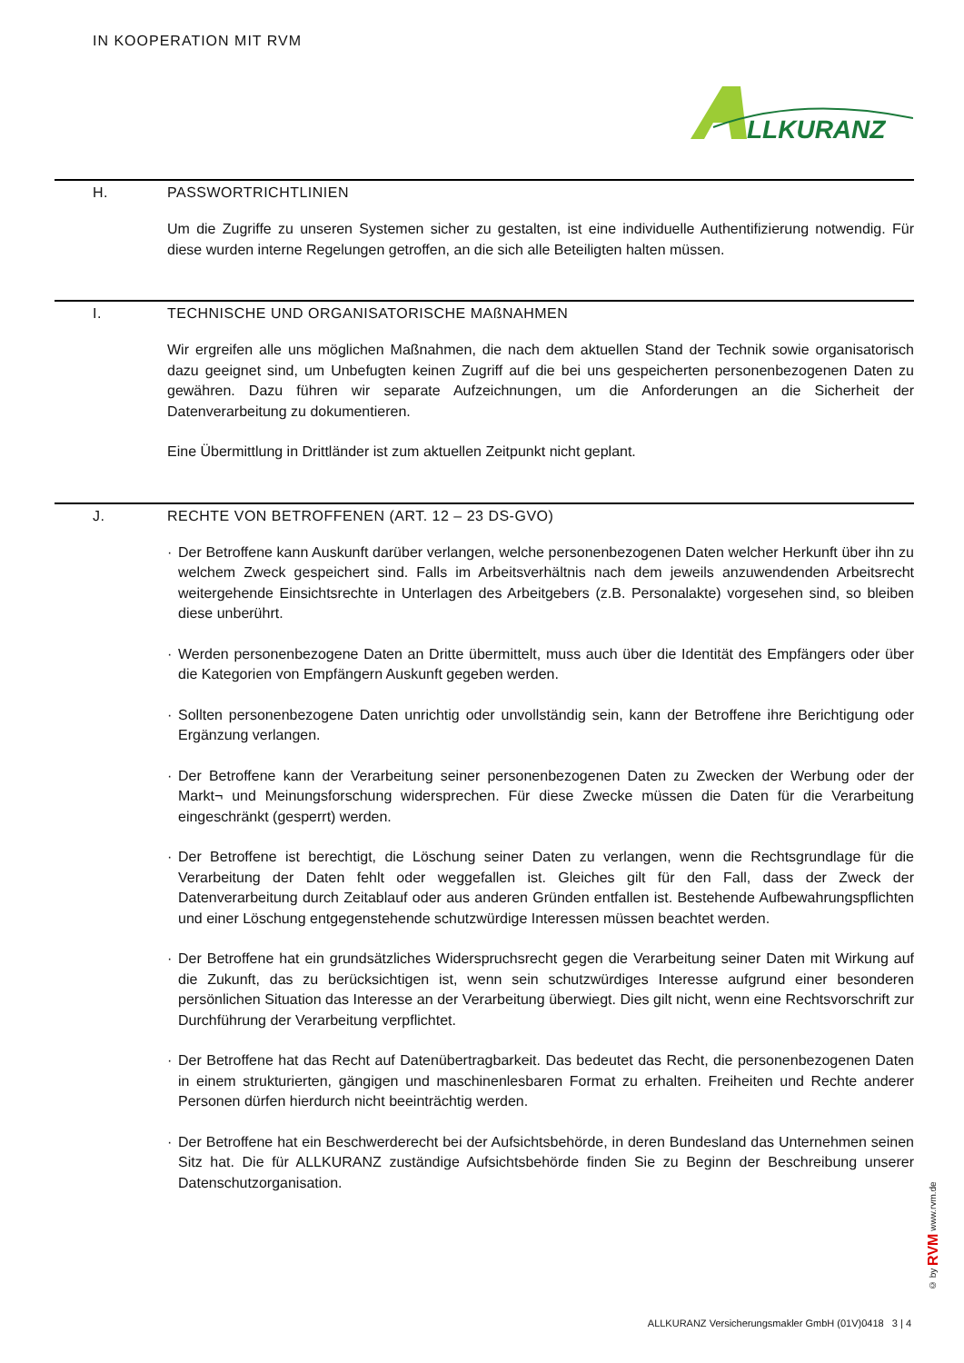IN KOOPERATION MIT RVM
LLKURANZ
H. PASSWORTRICHTLINIEN
Um die Zugriffe zu unseren Systemen sicher zu gestalten, ist eine individuelle Authentifizierung notwendig. Für diese wurden interne Regelungen getroffen, an die sich alle Beteiligten halten müssen.
I. TECHNISCHE UND ORGANISATORISCHE MAßNAHMEN
Wir ergreifen alle uns möglichen Maßnahmen, die nach dem aktuellen Stand der Technik sowie organisatorisch dazu geeignet sind, um Unbefugten keinen Zugriff auf die bei uns gespeicherten personenbezogenen Daten zu gewähren. Dazu führen wir separate Aufzeichnungen, um die Anforderungen an die Sicherheit der Datenverarbeitung zu dokumentieren.
Eine Übermittlung in Drittländer ist zum aktuellen Zeitpunkt nicht geplant.
J. RECHTE VON BETROFFENEN (ART. 12 – 23 DS-GVO)
· Der Betroffene kann Auskunft darüber verlangen, welche personenbezogenen Daten welcher Herkunft über ihn zu welchem Zweck gespeichert sind. Falls im Arbeitsverhältnis nach dem jeweils anzuwendenden Arbeitsrecht weitergehende Einsichtsrechte in Unterlagen des Arbeitgebers (z.B. Personalakte) vorgesehen sind, so bleiben diese unberührt.
· Werden personenbezogene Daten an Dritte übermittelt, muss auch über die Identität des Empfängers oder über die Kategorien von Empfängern Auskunft gegeben werden.
· Sollten personenbezogene Daten unrichtig oder unvollständig sein, kann der Betroffene ihre Berichtigung oder Ergänzung verlangen.
· Der Betroffene kann der Verarbeitung seiner personenbezogenen Daten zu Zwecken der Werbung oder der Markt¬ und Meinungsforschung widersprechen. Für diese Zwecke müssen die Daten für die Verarbeitung eingeschränkt (gesperrt) werden.
· Der Betroffene ist berechtigt, die Löschung seiner Daten zu verlangen, wenn die Rechtsgrundlage für die Verarbeitung der Daten fehlt oder weggefallen ist. Gleiches gilt für den Fall, dass der Zweck der Datenverarbeitung durch Zeitablauf oder aus anderen Gründen entfallen ist. Bestehende Aufbewahrungspflichten und einer Löschung entgegenstehende schutzwürdige Interessen müssen beachtet werden.
· Der Betroffene hat ein grundsätzliches Widerspruchsrecht gegen die Verarbeitung seiner Daten mit Wirkung auf die Zukunft, das zu berücksichtigen ist, wenn sein schutzwürdiges Interesse aufgrund einer besonderen persönlichen Situation das Interesse an der Verarbeitung überwiegt. Dies gilt nicht, wenn eine Rechtsvorschrift zur Durchführung der Verarbeitung verpflichtet.
· Der Betroffene hat das Recht auf Datenübertragbarkeit. Das bedeutet das Recht, die personenbezogenen Daten in einem strukturierten, gängigen und maschinenlesbaren Format zu erhalten. Freiheiten und Rechte anderer Personen dürfen hierdurch nicht beeinträchtig werden.
· Der Betroffene hat ein Beschwerderecht bei der Aufsichtsbehörde, in deren Bundesland das Unternehmen seinen Sitz hat. Die für ALLKURANZ zuständige Aufsichtsbehörde finden Sie zu Beginn der Beschreibung unserer Datenschutzorganisation.
© by RVM www.rvm.de
ALLKURANZ Versicherungsmakler GmbH (01V)0418 3 | 4